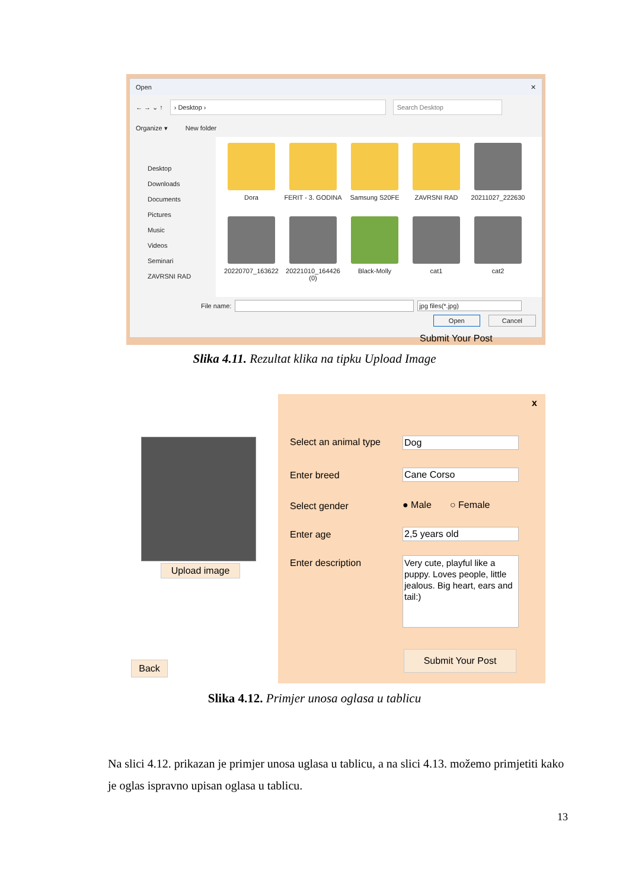Open ✕
← → ⌄ ↑ › Desktop › Search Desktop
Organize ▾ New folder
Desktop
Downloads
Documents
Pictures
Music
Videos
Seminari
ZAVRSNI RAD
Dora
FERIT - 3. GODINA
Samsung S20FE
ZAVRSNI RAD
20211027_222630
20220707_163622
20221010_164426 (0)
Black-Molly
cat1
cat2
File name: jpg files(*.jpg)
Open Cancel
Submit Your Post
Slika 4.11. Rezultat klika na tipku Upload Image
Upload image
Back
x
Select an animal type Dog
Enter breed Cane Corso
Select gender ● Male ○ Female
Enter age 2,5 years old
Enter description
Very cute, playful like a puppy. Loves people, little jealous. Big heart, ears and tail:)
Submit Your Post
Slika 4.12. Primjer unosa oglasa u tablicu
Na slici 4.12. prikazan je primjer unosa uglasa u tablicu, a na slici 4.13. možemo primjetiti kako je oglas ispravno upisan oglasa u tablicu.
13